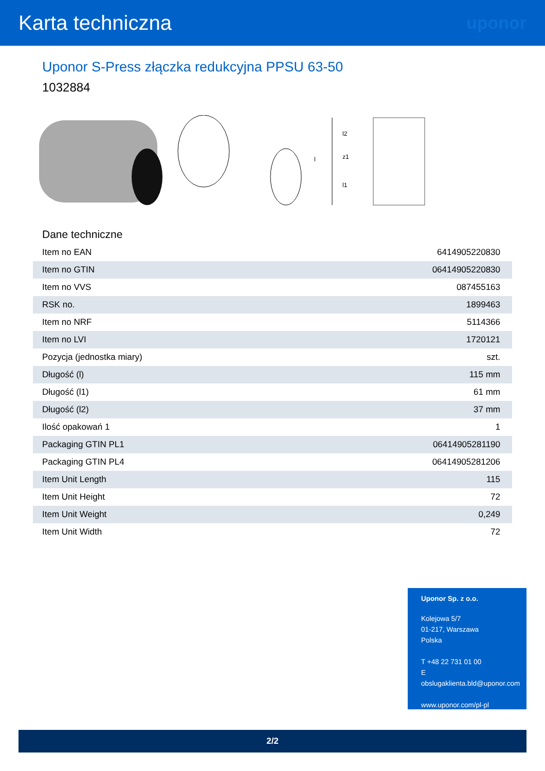Karta techniczna
uponor
Uponor S-Press złączka redukcyjna PPSU 63-50
1032884
l
l2
z1
l1
Dane techniczne
| Item no EAN | 6414905220830 |
| Item no GTIN | 06414905220830 |
| Item no VVS | 087455163 |
| RSK no. | 1899463 |
| Item no NRF | 5114366 |
| Item no LVI | 1720121 |
| Pozycja (jednostka miary) | szt. |
| Długość (l) | 115 mm |
| Długość (l1) | 61 mm |
| Długość (l2) | 37 mm |
| Ilość opakowań 1 | 1 |
| Packaging GTIN PL1 | 06414905281190 |
| Packaging GTIN PL4 | 06414905281206 |
| Item Unit Length | 115 |
| Item Unit Height | 72 |
| Item Unit Weight | 0,249 |
| Item Unit Width | 72 |
Uponor Sp. z o.o.
Kolejowa 5/7
01-217, Warszawa
Polska
T +48 22 731 01 00
E
obslugaklienta.bld@uponor.com
www.uponor.com/pl-pl
2/2